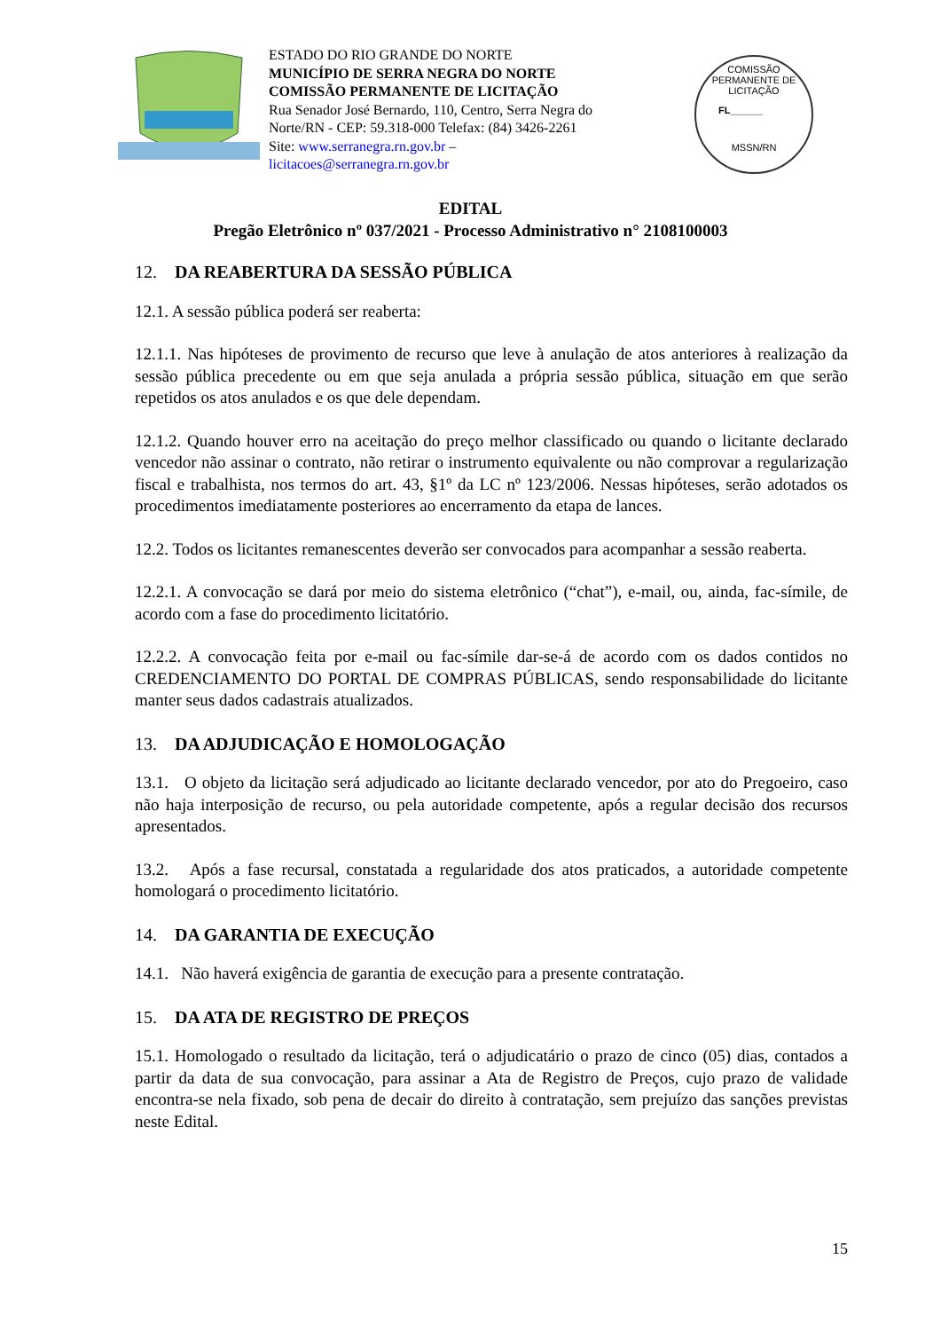ESTADO DO RIO GRANDE DO NORTE
MUNICÍPIO DE SERRA NEGRA DO NORTE
COMISSÃO PERMANENTE DE LICITAÇÃO
Rua Senador José Bernardo, 110, Centro, Serra Negra do Norte/RN - CEP: 59.318-000 Telefax: (84) 3426-2261
Site: www.serranegra.rn.gov.br –
licitacoes@serranegra.rn.gov.br
COMISSÃO PERMANENTE DE LICITAÇÃO
FL______
MSSN/RN
EDITAL
Pregão Eletrônico nº 037/2021 - Processo Administrativo n° 2108100003
12. DA REABERTURA DA SESSÃO PÚBLICA
12.1. A sessão pública poderá ser reaberta:
12.1.1. Nas hipóteses de provimento de recurso que leve à anulação de atos anteriores à realização da sessão pública precedente ou em que seja anulada a própria sessão pública, situação em que serão repetidos os atos anulados e os que dele dependam.
12.1.2. Quando houver erro na aceitação do preço melhor classificado ou quando o licitante declarado vencedor não assinar o contrato, não retirar o instrumento equivalente ou não comprovar a regularização fiscal e trabalhista, nos termos do art. 43, §1º da LC nº 123/2006. Nessas hipóteses, serão adotados os procedimentos imediatamente posteriores ao encerramento da etapa de lances.
12.2. Todos os licitantes remanescentes deverão ser convocados para acompanhar a sessão reaberta.
12.2.1. A convocação se dará por meio do sistema eletrônico (“chat”), e-mail, ou, ainda, fac-símile, de acordo com a fase do procedimento licitatório.
12.2.2. A convocação feita por e-mail ou fac-símile dar-se-á de acordo com os dados contidos no CREDENCIAMENTO DO PORTAL DE COMPRAS PÚBLICAS, sendo responsabilidade do licitante manter seus dados cadastrais atualizados.
13. DA ADJUDICAÇÃO E HOMOLOGAÇÃO
13.1. O objeto da licitação será adjudicado ao licitante declarado vencedor, por ato do Pregoeiro, caso não haja interposição de recurso, ou pela autoridade competente, após a regular decisão dos recursos apresentados.
13.2. Após a fase recursal, constatada a regularidade dos atos praticados, a autoridade competente homologará o procedimento licitatório.
14. DA GARANTIA DE EXECUÇÃO
14.1. Não haverá exigência de garantia de execução para a presente contratação.
15. DA ATA DE REGISTRO DE PREÇOS
15.1. Homologado o resultado da licitação, terá o adjudicatário o prazo de cinco (05) dias, contados a partir da data de sua convocação, para assinar a Ata de Registro de Preços, cujo prazo de validade encontra-se nela fixado, sob pena de decair do direito à contratação, sem prejuízo das sanções previstas neste Edital.
15